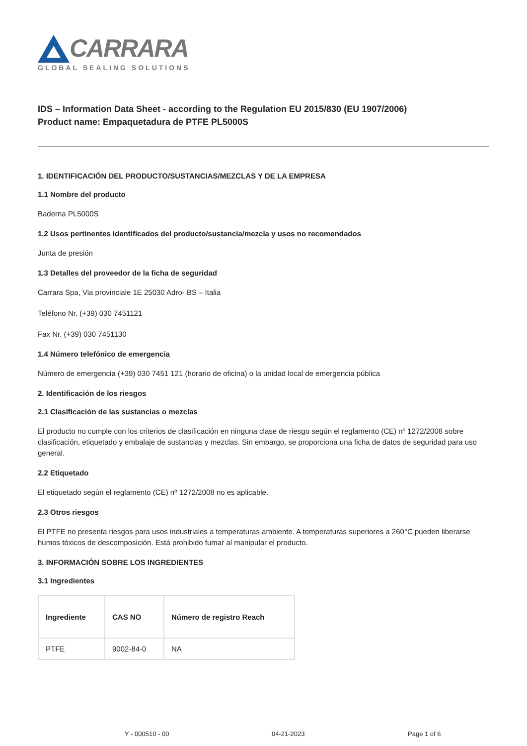CARRARA
GLOBAL SEALING SOLUTIONS
IDS – Information Data Sheet - according to the Regulation EU 2015/830 (EU 1907/2006)
Product name: Empaquetadura de PTFE PL5000S
1. IDENTIFICACIÓN DEL PRODUCTO/SUSTANCIAS/MEZCLAS Y DE LA EMPRESA
1.1 Nombre del producto
Baderna PL5000S
1.2 Usos pertinentes identificados del producto/sustancia/mezcla y usos no recomendados
Junta de presión
1.3 Detalles del proveedor de la ficha de seguridad
Carrara Spa, Via provinciale 1E 25030 Adro- BS – Italia
Teléfono Nr. (+39) 030 7451121
Fax Nr. (+39) 030 7451130
1.4 Número telefónico de emergencia
Número de emergencia (+39) 030 7451 121 (horario de oficina) o la unidad local de emergencia pública
2. Identificación de los riesgos
2.1 Clasificación de las sustancias o mezclas
El producto no cumple con los criterios de clasificación en ninguna clase de riesgo según el reglamento (CE) nº 1272/2008 sobre clasificación, etiquetado y embalaje de sustancias y mezclas. Sin embargo, se proporciona una ficha de datos de seguridad para uso general.
2.2 Etiquetado
El etiquetado según el reglamento (CE) nº 1272/2008 no es aplicable.
2.3 Otros riesgos
El PTFE no presenta riesgos para usos industriales a temperaturas ambiente. A temperaturas superiores a 260°C pueden liberarse humos tóxicos de descomposición. Está prohibido fumar al manipular el producto.
3. INFORMACIÓN SOBRE LOS INGREDIENTES
3.1 Ingredientes
| Ingrediente | CAS NO | Número de registro Reach |
| --- | --- | --- |
| PTFE | 9002-84-0 | NA |
Y - 000510 - 00 04-21-2023 Page 1 of 6